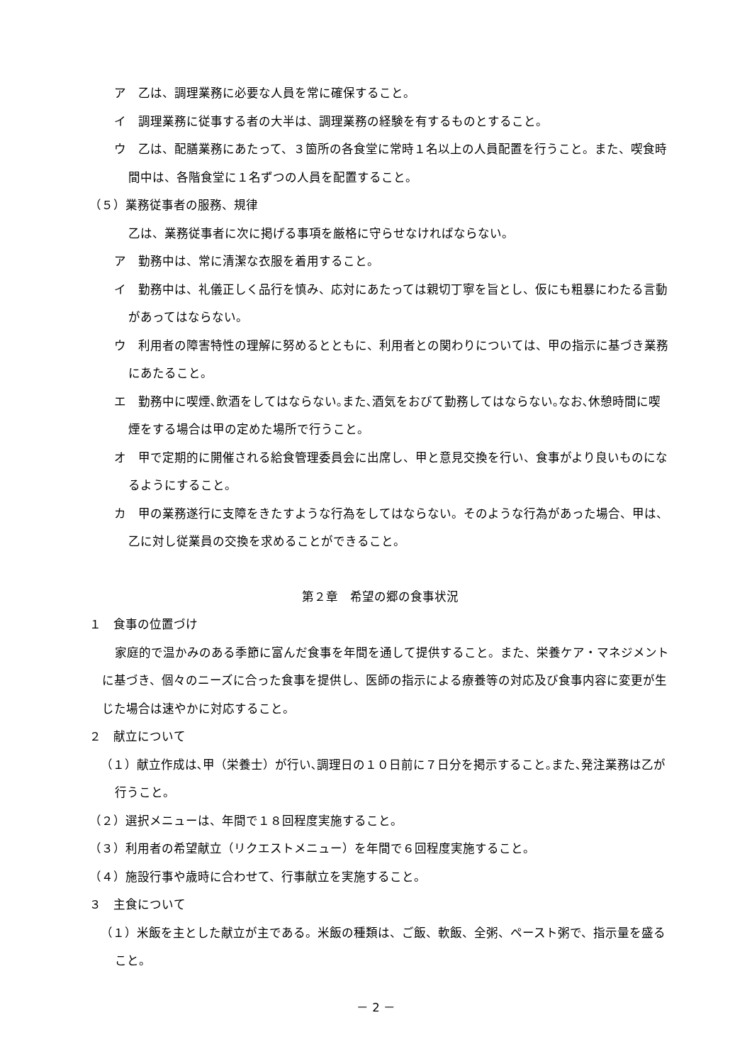ア　乙は、調理業務に必要な人員を常に確保すること。
イ　調理業務に従事する者の大半は、調理業務の経験を有するものとすること。
ウ　乙は、配膳業務にあたって、３箇所の各食堂に常時１名以上の人員配置を行うこと。また、喫食時間中は、各階食堂に１名ずつの人員を配置すること。
（５）業務従事者の服務、規律
乙は、業務従事者に次に掲げる事項を厳格に守らせなければならない。
ア　勤務中は、常に清潔な衣服を着用すること。
イ　勤務中は、礼儀正しく品行を慎み、応対にあたっては親切丁寧を旨とし、仮にも粗暴にわたる言動があってはならない。
ウ　利用者の障害特性の理解に努めるとともに、利用者との関わりについては、甲の指示に基づき業務にあたること。
エ　勤務中に喫煙､飲酒をしてはならない｡また､酒気をおびて勤務してはならない｡なお､休憩時間に喫煙をする場合は甲の定めた場所で行うこと。
オ　甲で定期的に開催される給食管理委員会に出席し、甲と意見交換を行い、食事がより良いものになるようにすること。
カ　甲の業務遂行に支障をきたすような行為をしてはならない。そのような行為があった場合、甲は、乙に対し従業員の交換を求めることができること。
第２章　希望の郷の食事状況
１　食事の位置づけ
家庭的で温かみのある季節に富んだ食事を年間を通して提供すること。また、栄養ケア・マネジメントに基づき、個々のニーズに合った食事を提供し、医師の指示による療養等の対応及び食事内容に変更が生じた場合は速やかに対応すること。
２　献立について
（１）献立作成は､甲（栄養士）が行い､調理日の１０日前に７日分を掲示すること｡また､発注業務は乙が行うこと。
（２）選択メニューは、年間で１８回程度実施すること。
（３）利用者の希望献立（リクエストメニュー）を年間で６回程度実施すること。
（４）施設行事や歳時に合わせて、行事献立を実施すること。
３　主食について
（１）米飯を主とした献立が主である。米飯の種類は、ご飯、軟飯、全粥、ペースト粥で、指示量を盛ること。
－ 2 －